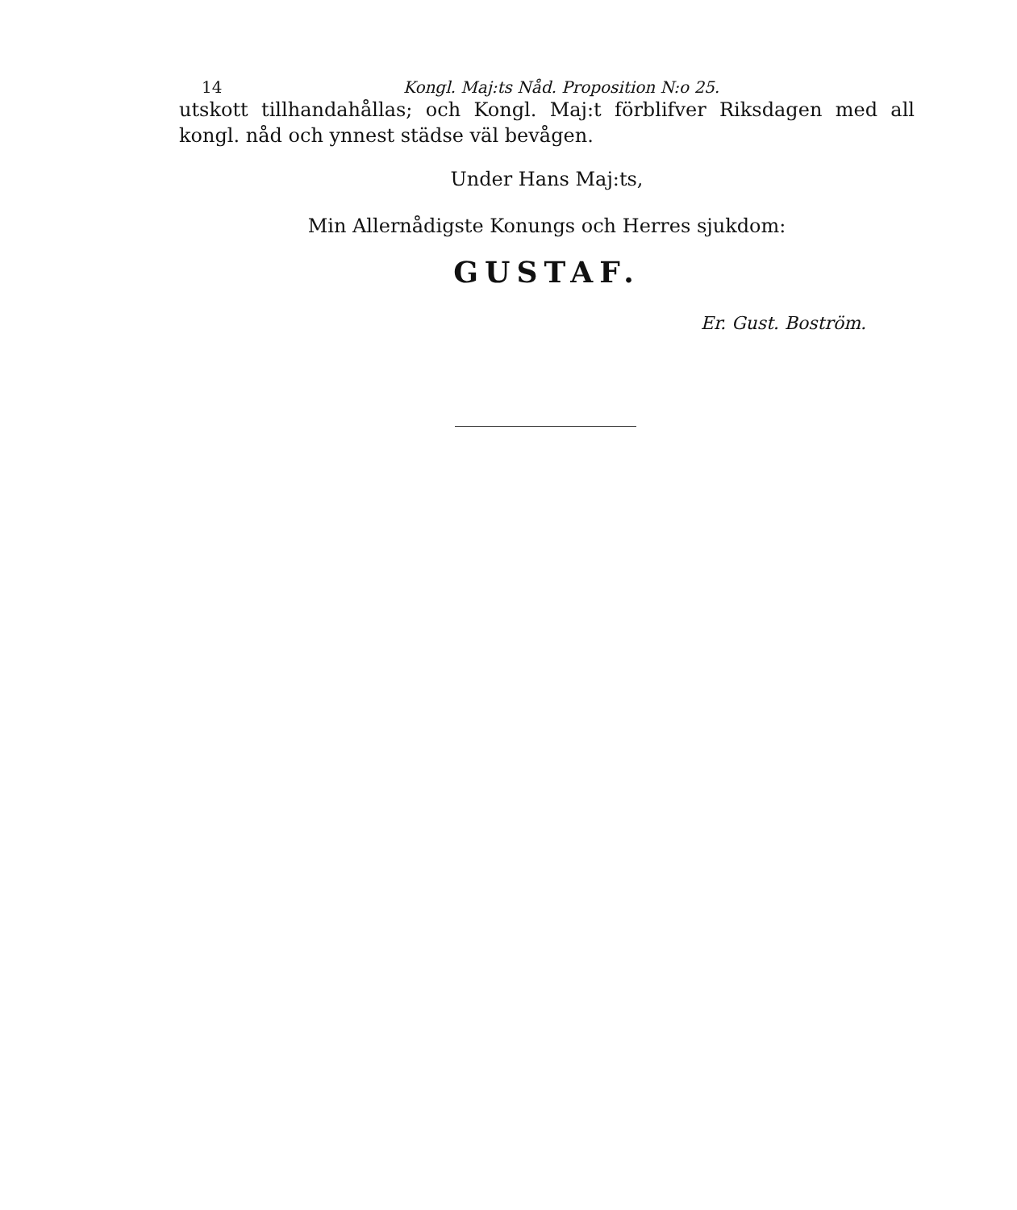14 Kongl. Maj:ts Nåd. Proposition N:o 25.
utskott tillhandahållas; och Kongl. Maj:t förblifver Riksdagen med all kongl. nåd och ynnest städse väl bevågen.
Under Hans Maj:ts,
Min Allernådigste Konungs och Herres sjukdom:
GUSTAF.
Er. Gust. Boström.